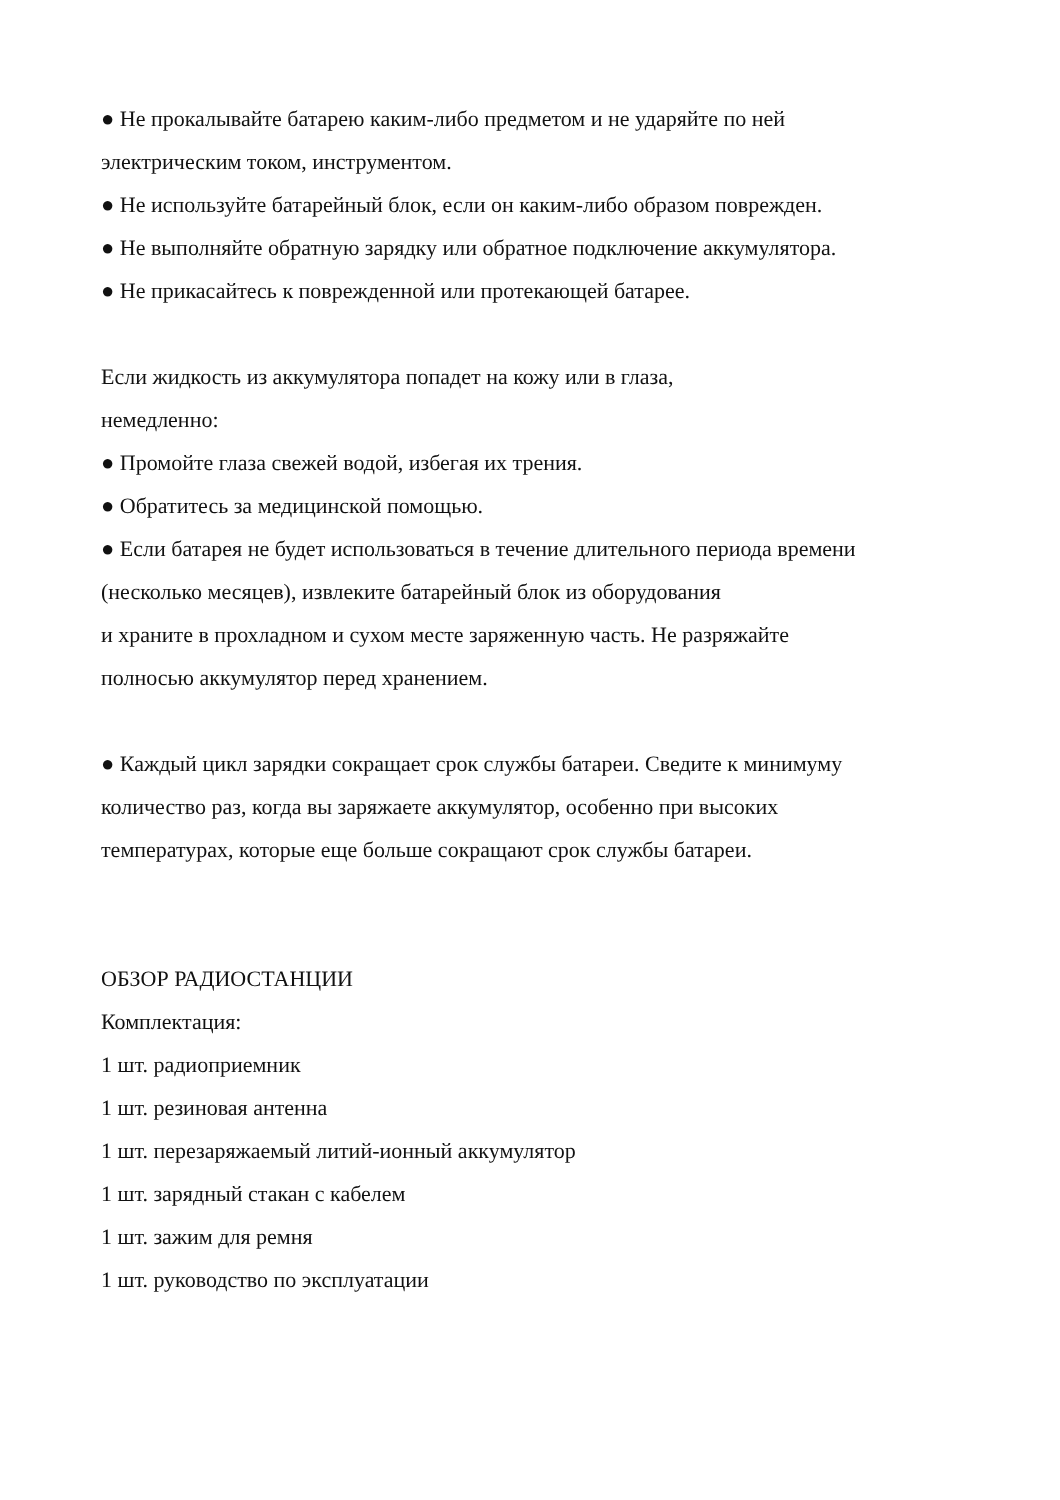● Не прокалывайте батарею каким-либо предметом и не ударяйте по ней
электрическим током, инструментом.
● Не используйте батарейный блок, если он каким-либо образом поврежден.
● Не выполняйте обратную зарядку или обратное подключение аккумулятора.
● Не прикасайтесь к поврежденной или протекающей батарее.
Если жидкость из аккумулятора попадет на кожу или в глаза,
немедленно:
● Промойте глаза свежей водой, избегая их трения.
● Обратитесь за медицинской помощью.
● Если батарея не будет использоваться в течение длительного периода времени
(несколько месяцев), извлеките батарейный блок из оборудования
и храните в прохладном и сухом месте заряженную часть. Не разряжайте
полносью аккумулятор перед хранением.
● Каждый цикл зарядки сокращает срок службы батареи. Сведите к минимуму
количество раз, когда вы заряжаете аккумулятор, особенно при высоких
температурах, которые еще больше сокращают срок службы батареи.
ОБЗОР РАДИОСТАНЦИИ
Комплектация:
1 шт. радиоприемник
1 шт. резиновая антенна
1 шт. перезаряжаемый литий-ионный аккумулятор
1 шт. зарядный стакан с кабелем
1 шт. зажим для ремня
1 шт. руководство по эксплуатации